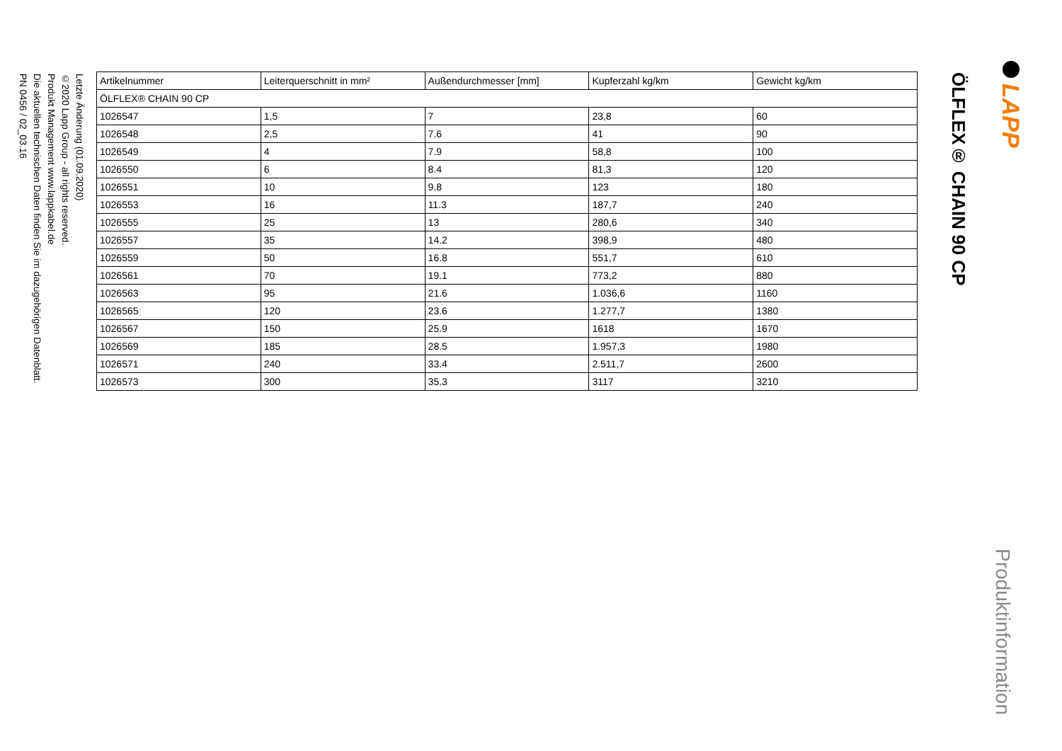Letzte Änderung (01.09.2020)
©2020 Lapp Group - all rights reserved.
Produkt Management www.lappkabel.de
Die aktuellen technischen Daten finden Sie im dazugehörigen Datenblatt.
PN 0456 / 02_03.16
| Artikelnummer | Leiterquerschnitt in mm² | Außendurchmesser [mm] | Kupferzahl kg/km | Gewicht kg/km |
| --- | --- | --- | --- | --- |
| ÖLFLEX® CHAIN 90 CP | | | | |
| 1026547 | 1,5 | 7 | 23,8 | 60 |
| 1026548 | 2,5 | 7.6 | 41 | 90 |
| 1026549 | 4 | 7.9 | 58,8 | 100 |
| 1026550 | 6 | 8.4 | 81,3 | 120 |
| 1026551 | 10 | 9.8 | 123 | 180 |
| 1026553 | 16 | 11.3 | 187,7 | 240 |
| 1026555 | 25 | 13 | 280,6 | 340 |
| 1026557 | 35 | 14.2 | 398,9 | 480 |
| 1026559 | 50 | 16.8 | 551,7 | 610 |
| 1026561 | 70 | 19.1 | 773,2 | 880 |
| 1026563 | 95 | 21.6 | 1.036,6 | 1160 |
| 1026565 | 120 | 23.6 | 1.277,7 | 1380 |
| 1026567 | 150 | 25.9 | 1618 | 1670 |
| 1026569 | 185 | 28.5 | 1.957,3 | 1980 |
| 1026571 | 240 | 33.4 | 2.511,7 | 2600 |
| 1026573 | 300 | 35.3 | 3117 | 3210 |
ÖLFLEX® CHAIN 90 CP
LAPP
Produktinformation